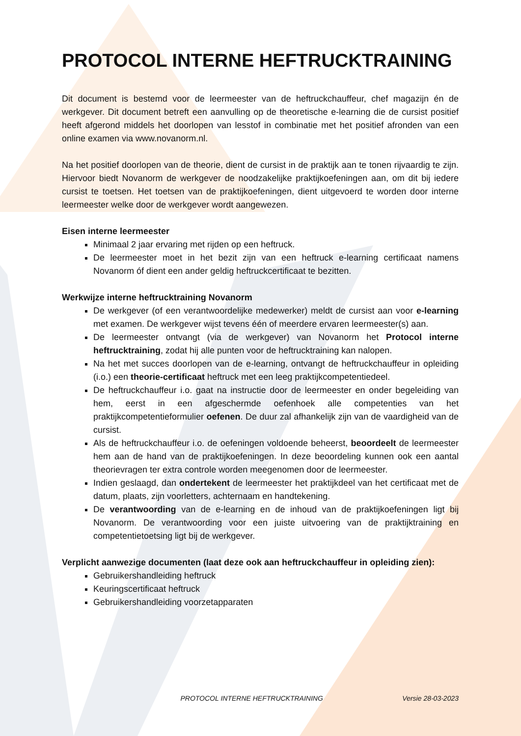PROTOCOL INTERNE HEFTRUCKTRAINING
Dit document is bestemd voor de leermeester van de heftruckchauffeur, chef magazijn én de werkgever. Dit document betreft een aanvulling op de theoretische e-learning die de cursist positief heeft afgerond middels het doorlopen van lesstof in combinatie met het positief afronden van een online examen via www.novanorm.nl.
Na het positief doorlopen van de theorie, dient de cursist in de praktijk aan te tonen rijvaardig te zijn. Hiervoor biedt Novanorm de werkgever de noodzakelijke praktijkoefeningen aan, om dit bij iedere cursist te toetsen. Het toetsen van de praktijkoefeningen, dient uitgevoerd te worden door interne leermeester welke door de werkgever wordt aangewezen.
Eisen interne leermeester
Minimaal 2 jaar ervaring met rijden op een heftruck.
De leermeester moet in het bezit zijn van een heftruck e-learning certificaat namens Novanorm óf dient een ander geldig heftruckcertificaat te bezitten.
Werkwijze interne heftrucktraining Novanorm
De werkgever (of een verantwoordelijke medewerker) meldt de cursist aan voor e-learning met examen. De werkgever wijst tevens één of meerdere ervaren leermeester(s) aan.
De leermeester ontvangt (via de werkgever) van Novanorm het Protocol interne heftrucktraining, zodat hij alle punten voor de heftrucktraining kan nalopen.
Na het met succes doorlopen van de e-learning, ontvangt de heftruckchauffeur in opleiding (i.o.) een theorie-certificaat heftruck met een leeg praktijkcompetentiedeel.
De heftruckchauffeur i.o. gaat na instructie door de leermeester en onder begeleiding van hem, eerst in een afgeschermde oefenhoek alle competenties van het praktijkcompetentieformulier oefenen. De duur zal afhankelijk zijn van de vaardigheid van de cursist.
Als de heftruckchauffeur i.o. de oefeningen voldoende beheerst, beoordeelt de leermeester hem aan de hand van de praktijkoefeningen. In deze beoordeling kunnen ook een aantal theorievragen ter extra controle worden meegenomen door de leermeester.
Indien geslaagd, dan ondertekent de leermeester het praktijkdeel van het certificaat met de datum, plaats, zijn voorletters, achternaam en handtekening.
De verantwoording van de e-learning en de inhoud van de praktijkoefeningen ligt bij Novanorm. De verantwoording voor een juiste uitvoering van de praktijktraining en competentietoetsing ligt bij de werkgever.
Verplicht aanwezige documenten (laat deze ook aan heftruckchauffeur in opleiding zien):
Gebruikershandleiding heftruck
Keuringscertificaat heftruck
Gebruikershandleiding voorzetapparaten
PROTOCOL INTERNE HEFTRUCKTRAINING Versie 28-03-2023